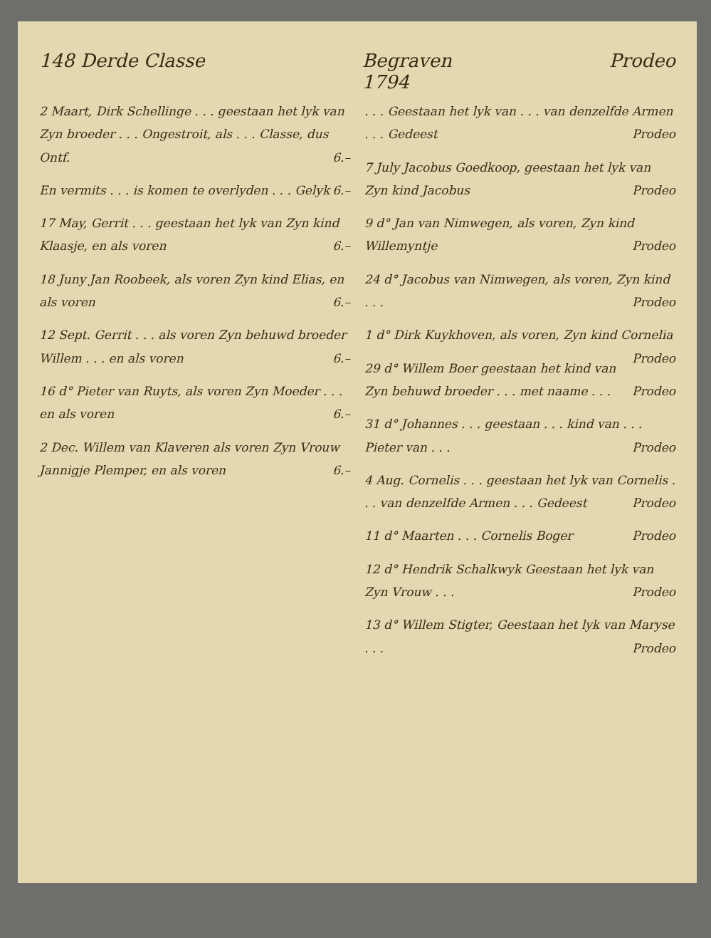148 Derde Classe Begraven
1794 Prodeo
2 Maart, Dirk Schellinge . . . geestaan het lyk van Zyn broeder . . . Ongestroit, als . . . Classe, dus Ontf. 6.–
En vermits . . . is komen te overlyden . . . Gelyk 6.–
17 May, Gerrit . . . geestaan het lyk van Zyn kind Klaasje, en als voren 6.–
18 Juny Jan Roobeek, als voren Zyn kind Elias, en als voren 6.–
12 Sept. Gerrit . . . als voren Zyn behuwd broeder Willem . . . en als voren 6.–
16 d° Pieter van Ruyts, als voren Zyn Moeder . . . en als voren 6.–
2 Dec. Willem van Klaveren als voren Zyn Vrouw Jannigje Plemper, en als voren 6.–
. . . Geestaan het lyk van . . . van denzelfde Armen . . . Gedeest Prodeo
7 July Jacobus Goedkoop, geestaan het lyk van Zyn kind Jacobus Prodeo
9 d° Jan van Nimwegen, als voren, Zyn kind Willemyntje Prodeo
24 d° Jacobus van Nimwegen, als voren, Zyn kind . . . Prodeo
1 d° Dirk Kuykhoven, als voren, Zyn kind Cornelia Prodeo
29 d° Willem Boer geestaan het kind van Zyn behuwd broeder . . . met naame . . . Prodeo
31 d° Johannes . . . geestaan . . . kind van . . . Pieter van . . . Prodeo
4 Aug. Cornelis . . . geestaan het lyk van Cornelis . . . van denzelfde Armen . . . Gedeest Prodeo
11 d° Maarten . . . Cornelis Boger Prodeo
12 d° Hendrik Schalkwyk Geestaan het lyk van Zyn Vrouw . . . Prodeo
13 d° Willem Stigter, Geestaan het lyk van Maryse . . . Prodeo